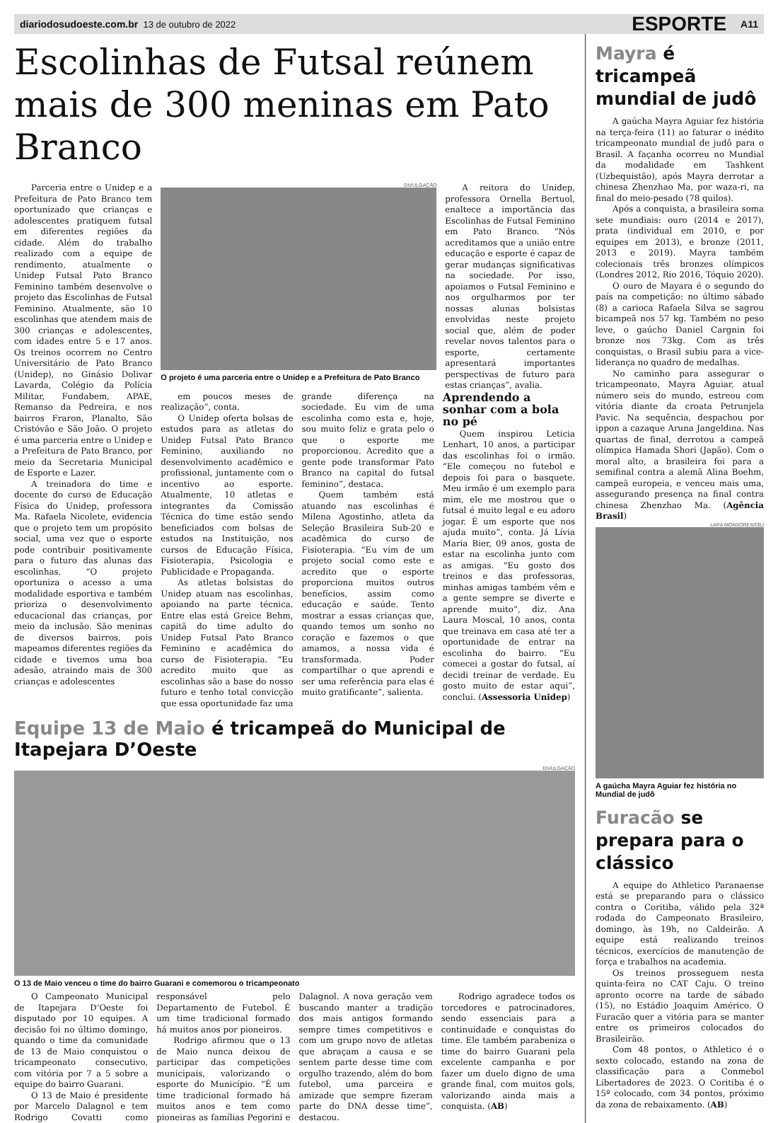diariodosudoeste.com.br 13 de outubro de 2022 ESPORTE A11
Escolinhas de Futsal reúnem mais de 300 meninas em Pato Branco
Parceria entre o Unidep e a Prefeitura de Pato Branco tem oportunizado que crianças e adolescentes pratiquem futsal em diferentes regiões da cidade. Além do trabalho realizado com a equipe de rendimento, atualmente o Unidep Futsal Pato Branco Feminino também desenvolve o projeto das Escolinhas de Futsal Feminino. Atualmente, são 10 escolinhas que atendem mais de 300 crianças e adolescentes, com idades entre 5 e 17 anos. Os treinos ocorrem no Centro Universitário de Pato Branco (Unidep), no Ginásio Dolivar Lavarda, Colégio da Polícia Militar, Fundabem, APAE, Remanso da Pedreira, e nos bairros Fraron, Planalto, São Cristóvão e São João. O projeto é uma parceria entre o Unidep e a Prefeitura de Pato Branco, por meio da Secretaria Municipal de Esporte e Lazer.
A treinadora do time e docente do curso de Educação Física do Unidep, professora Ma. Rafaela Nicolete, evidencia que o projeto tem um propósito social, uma vez que o esporte pode contribuir positivamente para o futuro das alunas das escolinhas. “O projeto oportuniza o acesso a uma modalidade esportiva e também prioriza o desenvolvimento educacional das crianças, por meio da inclusão. São meninas de diversos bairros, pois mapeamos diferentes regiões da cidade e tivemos uma boa adesão, atraindo mais de 300 crianças e adolescentes
DIVULGAÇÃO
O projeto é uma parceria entre o Unidep e a Prefeitura de Pato Branco
A reitora do Unidep, professora Ornella Bertuol, enaltece a importância das Escolinhas de Futsal Feminino em Pato Branco. “Nós acreditamos que a união entre educação e esporte é capaz de gerar mudanças significativas na sociedade. Por isso, apoiamos o Futsal Feminino e nos orgulharmos por ter nossas alunas bolsistas envolvidas neste projeto social que, além de poder revelar novos talentos para o esporte, certamente apresentará importantes perspectivas de futuro para estas crianças”, avalia.
em poucos meses de realização”, conta.
O Unidep oferta bolsas de estudos para as atletas do Unidep Futsal Pato Branco Feminino, auxiliando no desenvolvimento acadêmico e profissional, juntamente com o incentivo ao esporte. Atualmente, 10 atletas e integrantes da Comissão Técnica do time estão sendo beneficiados com bolsas de estudos na Instituição, nos cursos de Educação Física, Fisioterapia, Psicologia e Publicidade e Propaganda.
As atletas bolsistas do Unidep atuam nas escolinhas, apoiando na parte técnica. Entre elas está Greice Behm, capitã do time adulto do Unidep Futsal Pato Branco Feminino e acadêmica do curso de Fisioterapia. “Eu acredito muito que as escolinhas são a base do nosso futuro e tenho total convicção que essa oportunidade faz uma grande diferença na sociedade. Eu vim de uma escolinha como esta e, hoje, sou muito feliz e grata pelo o que o esporte me proporcionou. Acredito que a gente pode transformar Pato Branco na capital do futsal feminino”, destaca.
Quem também está atuando nas escolinhas é Milena Agostinho, atleta da Seleção Brasileira Sub-20 e acadêmica do curso de Fisioterapia. “Eu vim de um projeto social como este e acredito que o esporte proporciona muitos outros benefícios, assim como educação e saúde. Tento mostrar a essas crianças que, quando temos um sonho no coração e fazemos o que amamos, a nossa vida é transformada. Poder compartilhar o que aprendi e ser uma referência para elas é muito gratificante”, salienta.
Aprendendo a sonhar com a bola no pé
Quem inspirou Leticia Lenhart, 10 anos, a participar das escolinhas foi o irmão. “Ele começou no futebol e depois foi para o basquete. Meu irmão é um exemplo para mim, ele me mostrou que o futsal é muito legal e eu adoro jogar. É um esporte que nos ajuda muito”, conta. Já Lívia Maria Bier, 09 anos, gosta de estar na escolinha junto com as amigas. “Eu gosto dos treinos e das professoras, minhas amigas também vêm e a gente sempre se diverte e aprende muito”, diz. Ana Laura Moscal, 10 anos, conta que treinava em casa até ter a oportunidade de entrar na escolinha do bairro. “Eu comecei a gostar do futsal, aí decidi treinar de verdade. Eu gosto muito de estar aqui”, conclui. (Assessoria Unidep)
Equipe 13 de Maio é tricampeã do Municipal de Itapejara D’Oeste
DIVULGAÇÃO
O 13 de Maio venceu o time do bairro Guarani e comemorou o tricampeonato
O Campeonato Municipal de Itapejara D’Oeste foi disputado por 10 equipes. A decisão foi no último domingo, quando o time da comunidade de 13 de Maio conquistou o tricampeonato consecutivo, com vitória por 7 a 5 sobre a equipe do bairro Guarani.
O 13 de Maio é presidente por Marcelo Dalagnol e tem Rodrigo Covatti como responsável pelo Departamento de Futebol. É um time tradicional formado há muitos anos por pioneiros.
Rodrigo afirmou que o 13 de Maio nunca deixou de participar das competições municipais, valorizando o esporte do Município. “É um time tradicional formado há muitos anos e tem como pioneiras as famílias Pegorini e Dalagnol. A nova geração vem buscando manter a tradição dos mais antigos formando sempre times competitivos e com um grupo novo de atletas que abraçam a causa e se sentem parte desse time com orgulho trazendo, além do bom futebol, uma parceira e amizade que sempre fizeram parte do DNA desse time”, destacou.
Rodrigo agradece todos os torcedores e patrocinadores, sendo essenciais para a continuidade e conquistas do time. Ele também parabeniza o time do bairro Guarani pela excelente campanha e por fazer um duelo digno de uma grande final, com muitos gols, valorizando ainda mais a conquista. (AB)
Mayra é tricampeã mundial de judô
A gaúcha Mayra Aguiar fez história na terça-feira (11) ao faturar o inédito tricampeonato mundial de judô para o Brasil. A façanha ocorreu no Mundial da modalidade em Tashkent (Uzbequistão), após Mayra derrotar a chinesa Zhenzhao Ma, por waza-ri, na final do meio-pesado (78 quilos).
Após a conquista, a brasileira soma sete mundiais: ouro (2014 e 2017), prata (individual em 2010, e por equipes em 2013), e bronze (2011, 2013 e 2019). Mayra também colecionais três bronzes olímpicos (Londres 2012, Rio 2016, Tóquio 2020).
O ouro de Mayara é o segundo do país na competição: no último sábado (8) a carioca Rafaela Silva se sagrou bicampeã nos 57 kg. Também no peso leve, o gaúcho Daniel Cargnin foi bronze nos 73kg. Com as três conquistas, o Brasil subiu para a vice-liderança no quadro de medalhas.
No caminho para assegurar o tricampeonato, Mayra Aguiar, atual número seis do mundo, estreou com vitória diante da croata Petrunjela Pavic. Na sequência, despachou por ippon a cazaque Aruna Jangeldina. Nas quartas de final, derrotou a campeã olímpica Hamada Shori (Japão). Com o moral alto, a brasileira foi para a semifinal contra a alemã Alina Boehm, campeã europeia, e venceu mais uma, assegurando presença na final contra chinesa Zhenzhao Ma. (Agência Brasil)
LARA MONSORES/CBJ
A gaúcha Mayra Aguiar fez história no Mundial de judô
Furacão se prepara para o clássico
A equipe do Athletico Paranaense está se preparando para o clássico contra o Coritiba, válido pela 32ª rodada do Campeonato Brasileiro, domingo, às 19h, no Caldeirão. A equipe está realizando treinos técnicos, exercícios de manutenção de força e trabalhos na academia.
Os treinos prosseguem nesta quinta-feira no CAT Caju. O treino apronto ocorre na tarde de sábado (15), no Estádio Joaquim Américo. O Furacão quer a vitória para se manter entre os primeiros colocados do Brasileirão.
Com 48 pontos, o Athletico é o sexto colocado, estando na zona de classificação para a Conmebol Libertadores de 2023. O Coritiba é o 15º colocado, com 34 pontos, próximo da zona de rebaixamento. (AB)